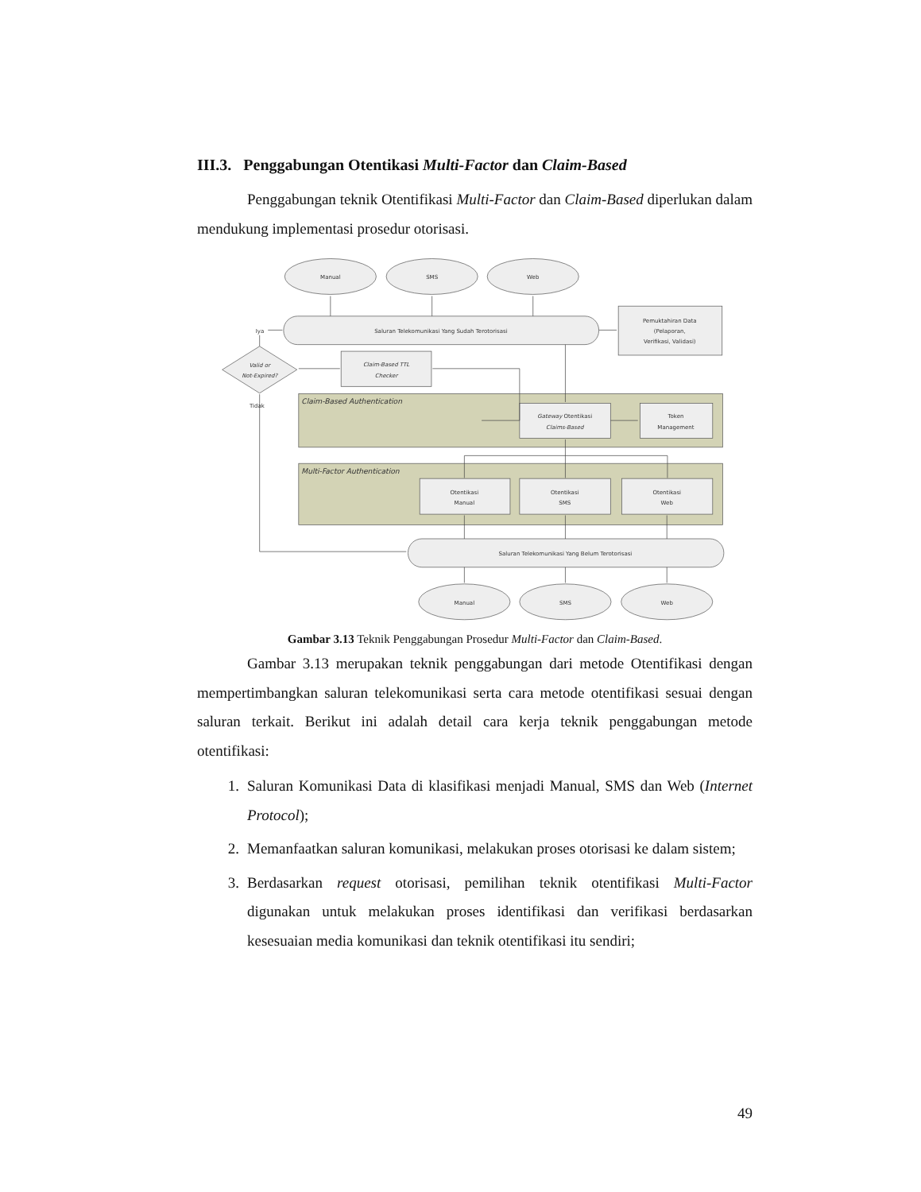III.3. Penggabungan Otentikasi Multi-Factor dan Claim-Based
Penggabungan teknik Otentifikasi Multi-Factor dan Claim-Based diperlukan dalam mendukung implementasi prosedur otorisasi.
Manual
SMS
Web
Saluran Telekomunikasi Yang Sudah Terotorisasi
Iya
Pemuktahiran Data
(Pelaporan,
Verifikasi, Validasi)
Valid or
Not-Expired?
Claim-Based TTL
Checker
Tidak
Claim-Based Authentication
Gateway Otentikasi
Claims-Based
Token
Management
Multi-Factor Authentication
Otentikasi
Manual
Otentikasi
SMS
Otentikasi
Web
Saluran Telekomunikasi Yang Belum Terotorisasi
Manual
SMS
Web
Gambar 3.13 Teknik Penggabungan Prosedur Multi-Factor dan Claim-Based.
Gambar 3.13 merupakan teknik penggabungan dari metode Otentifikasi dengan mempertimbangkan saluran telekomunikasi serta cara metode otentifikasi sesuai dengan saluran terkait. Berikut ini adalah detail cara kerja teknik penggabungan metode otentifikasi:
1. Saluran Komunikasi Data di klasifikasi menjadi Manual, SMS dan Web (Internet Protocol);
2. Memanfaatkan saluran komunikasi, melakukan proses otorisasi ke dalam sistem;
3. Berdasarkan request otorisasi, pemilihan teknik otentifikasi Multi-Factor digunakan untuk melakukan proses identifikasi dan verifikasi berdasarkan kesesuaian media komunikasi dan teknik otentifikasi itu sendiri;
49